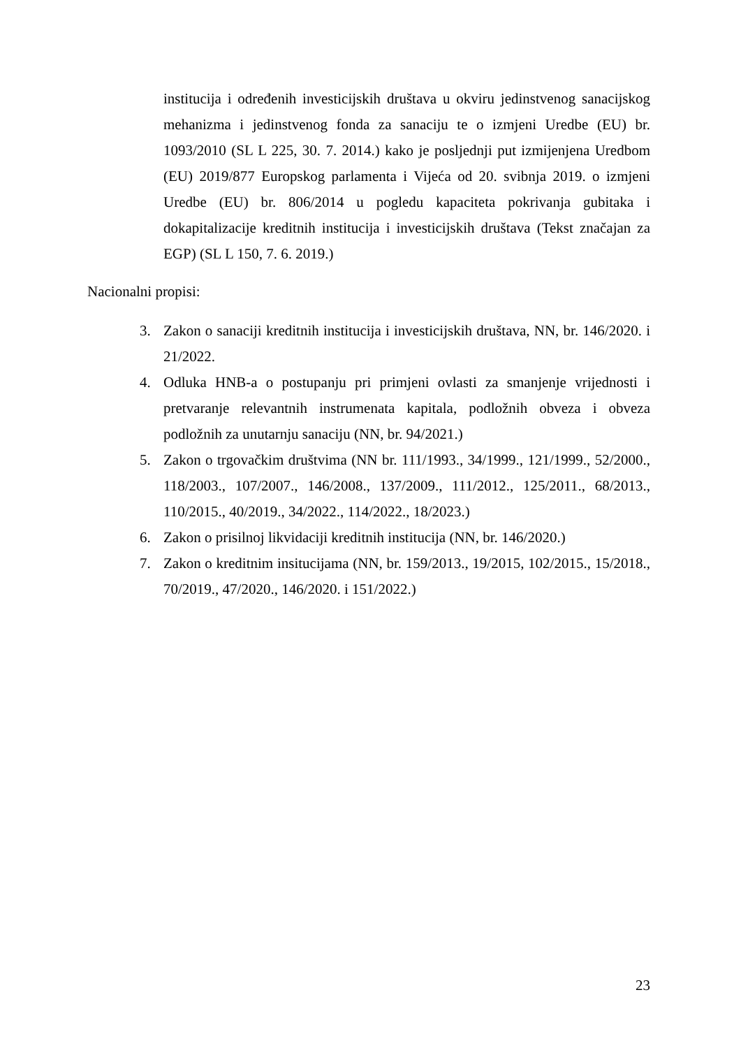institucija i određenih investicijskih društava u okviru jedinstvenog sanacijskog mehanizma i jedinstvenog fonda za sanaciju te o izmjeni Uredbe (EU) br. 1093/2010 (SL L 225, 30. 7. 2014.) kako je posljednji put izmijenjena Uredbom (EU) 2019/877 Europskog parlamenta i Vijeća od 20. svibnja 2019. o izmjeni Uredbe (EU) br. 806/2014 u pogledu kapaciteta pokrivanja gubitaka i dokapitalizacije kreditnih institucija i investicijskih društava (Tekst značajan za EGP) (SL L 150, 7. 6. 2019.)
Nacionalni propisi:
3. Zakon o sanaciji kreditnih institucija i investicijskih društava, NN, br. 146/2020. i 21/2022.
4. Odluka HNB-a o postupanju pri primjeni ovlasti za smanjenje vrijednosti i pretvaranje relevantnih instrumenata kapitala, podložnih obveza i obveza podložnih za unutarnju sanaciju (NN, br. 94/2021.)
5. Zakon o trgovačkim društvima (NN br. 111/1993., 34/1999., 121/1999., 52/2000., 118/2003., 107/2007., 146/2008., 137/2009., 111/2012., 125/2011., 68/2013., 110/2015., 40/2019., 34/2022., 114/2022., 18/2023.)
6. Zakon o prisilnoj likvidaciji kreditnih institucija (NN, br. 146/2020.)
7. Zakon o kreditnim insitucijama (NN, br. 159/2013., 19/2015, 102/2015., 15/2018., 70/2019., 47/2020., 146/2020. i 151/2022.)
23